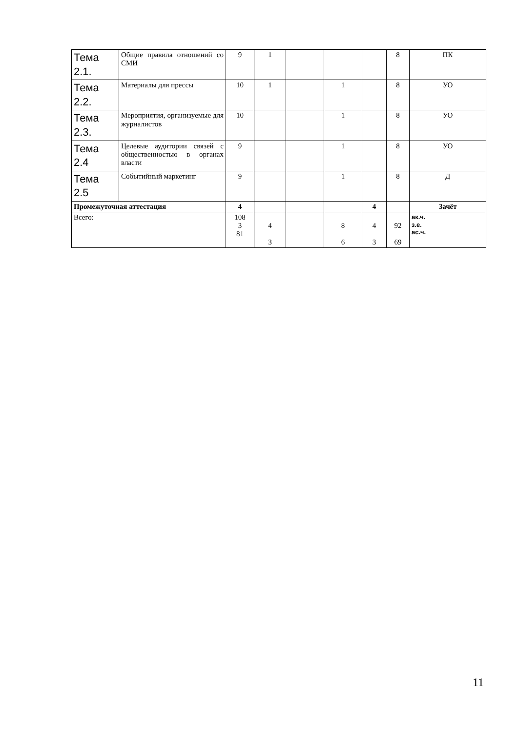| Тема 2.1. | Общие правила отношений со СМИ | 9 | 1 | | | | 8 | ПК |
| Тема 2.2. | Материалы для прессы | 10 | 1 | | 1 | | 8 | УО |
| Тема 2.3. | Мероприятия, организуемые для журналистов | 10 | | | 1 | | 8 | УО |
| Тема 2.4 | Целевые аудитории связей с общественностью в органах власти | 9 | | | 1 | | 8 | УО |
| Тема 2.5 | Событийный маркетинг | 9 | | | 1 | | 8 | Д |
| Промежуточная аттестация | | 4 | | | | 4 | | Зачёт |
| Всего: | | 108 3 81 | 4 3 | | 8 6 | 4 3 | 92 69 | ак.ч. з.е. ас.ч. |
11